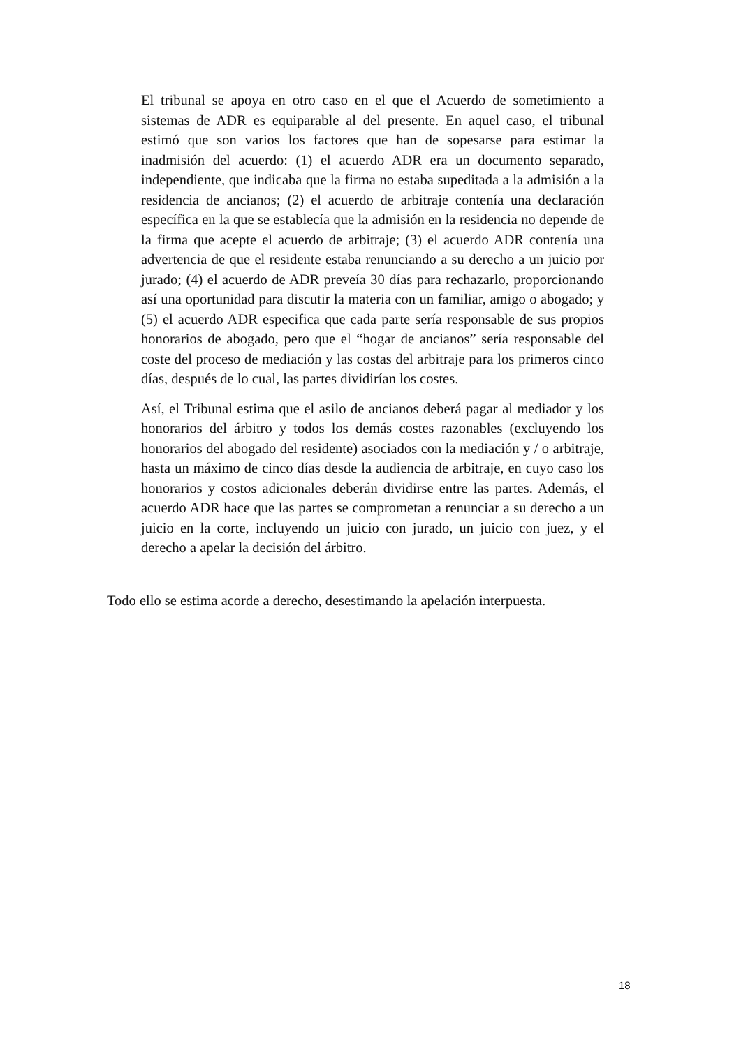El tribunal se apoya en otro caso en el que el Acuerdo de sometimiento a sistemas de ADR es equiparable al del presente. En aquel caso, el tribunal estimó que son varios los factores que han de sopesarse para estimar la inadmisión del acuerdo: (1) el acuerdo ADR era un documento separado, independiente, que indicaba que la firma no estaba supeditada a la admisión a la residencia de ancianos; (2) el acuerdo de arbitraje contenía una declaración específica en la que se establecía que la admisión en la residencia no depende de la firma que acepte el acuerdo de arbitraje; (3) el acuerdo ADR contenía una advertencia de que el residente estaba renunciando a su derecho a un juicio por jurado; (4) el acuerdo de ADR preveía 30 días para rechazarlo, proporcionando así una oportunidad para discutir la materia con un familiar, amigo o abogado; y (5) el acuerdo ADR especifica que cada parte sería responsable de sus propios honorarios de abogado, pero que el “hogar de ancianos” sería responsable del coste del proceso de mediación y las costas del arbitraje para los primeros cinco días, después de lo cual, las partes dividirían los costes.
Así, el Tribunal estima que el asilo de ancianos deberá pagar al mediador y los honorarios del árbitro y todos los demás costes razonables (excluyendo los honorarios del abogado del residente) asociados con la mediación y / o arbitraje, hasta un máximo de cinco días desde la audiencia de arbitraje, en cuyo caso los honorarios y costos adicionales deberán dividirse entre las partes. Además, el acuerdo ADR hace que las partes se comprometan a renunciar a su derecho a un juicio en la corte, incluyendo un juicio con jurado, un juicio con juez, y el derecho a apelar la decisión del árbitro.
Todo ello se estima acorde a derecho, desestimando la apelación interpuesta.
18